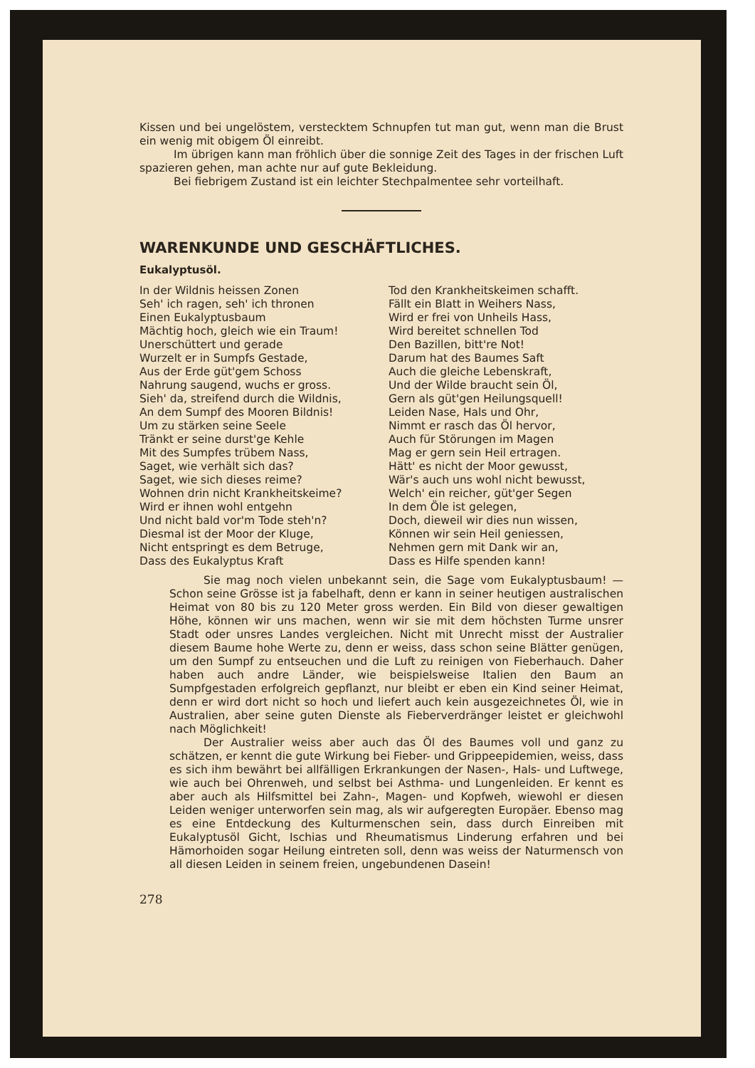Kissen und bei ungelöstem, verstecktem Schnupfen tut man gut, wenn man die Brust ein wenig mit obigem Öl einreibt.
Im übrigen kann man fröhlich über die sonnige Zeit des Tages in der frischen Luft spazieren gehen, man achte nur auf gute Bekleidung.
Bei fiebrigem Zustand ist ein leichter Stechpalmentee sehr vorteilhaft.
WARENKUNDE UND GESCHÄFTLICHES.
Eukalyptusöl.
In der Wildnis heissen Zonen
Seh' ich ragen, seh' ich thronen
Einen Eukalyptusbaum
Mächtig hoch, gleich wie ein Traum!
Unerschüttert und gerade
Wurzelt er in Sumpfs Gestade,
Aus der Erde güt'gem Schoss
Nahrung saugend, wuchs er gross.
Sieh' da, streifend durch die Wildnis,
An dem Sumpf des Mooren Bildnis!
Um zu stärken seine Seele
Tränkt er seine durst'ge Kehle
Mit des Sumpfes trübem Nass,
Saget, wie verhält sich das?
Saget, wie sich dieses reime?
Wohnen drin nicht Krankheitskeime?
Wird er ihnen wohl entgehn
Und nicht bald vor'm Tode steh'n?
Diesmal ist der Moor der Kluge,
Nicht entspringt es dem Betruge,
Dass des Eukalyptus Kraft
Tod den Krankheitskeimen schafft.
Fällt ein Blatt in Weihers Nass,
Wird er frei von Unheils Hass,
Wird bereitet schnellen Tod
Den Bazillen, bitt're Not!
Darum hat des Baumes Saft
Auch die gleiche Lebenskraft,
Und der Wilde braucht sein Öl,
Gern als güt'gen Heilungsquell!
Leiden Nase, Hals und Ohr,
Nimmt er rasch das Öl hervor,
Auch für Störungen im Magen
Mag er gern sein Heil ertragen.
Hätt' es nicht der Moor gewusst,
Wär's auch uns wohl nicht bewusst,
Welch' ein reicher, güt'ger Segen
In dem Öle ist gelegen,
Doch, dieweil wir dies nun wissen,
Können wir sein Heil geniessen,
Nehmen gern mit Dank wir an,
Dass es Hilfe spenden kann!
Sie mag noch vielen unbekannt sein, die Sage vom Eukalyptusbaum! — Schon seine Grösse ist ja fabelhaft, denn er kann in seiner heutigen australischen Heimat von 80 bis zu 120 Meter gross werden. Ein Bild von dieser gewaltigen Höhe, können wir uns machen, wenn wir sie mit dem höchsten Turme unsrer Stadt oder unsres Landes vergleichen. Nicht mit Unrecht misst der Australier diesem Baume hohe Werte zu, denn er weiss, dass schon seine Blätter genügen, um den Sumpf zu entseuchen und die Luft zu reinigen von Fieberhauch. Daher haben auch andre Länder, wie beispielsweise Italien den Baum an Sumpfgestaden erfolgreich gepflanzt, nur bleibt er eben ein Kind seiner Heimat, denn er wird dort nicht so hoch und liefert auch kein ausgezeichnetes Öl, wie in Australien, aber seine guten Dienste als Fieberverdränger leistet er gleichwohl nach Möglichkeit!
Der Australier weiss aber auch das Öl des Baumes voll und ganz zu schätzen, er kennt die gute Wirkung bei Fieber- und Grippeepidemien, weiss, dass es sich ihm bewährt bei allfälligen Erkrankungen der Nasen-, Hals- und Luftwege, wie auch bei Ohrenweh, und selbst bei Asthma- und Lungenleiden. Er kennt es aber auch als Hilfsmittel bei Zahn-, Magen- und Kopfweh, wiewohl er diesen Leiden weniger unterworfen sein mag, als wir aufgeregten Europäer. Ebenso mag es eine Entdeckung des Kulturmenschen sein, dass durch Einreiben mit Eukalyptusöl Gicht, Ischias und Rheumatismus Linderung erfahren und bei Hämorhoiden sogar Heilung eintreten soll, denn was weiss der Naturmensch von all diesen Leiden in seinem freien, ungebundenen Dasein!
278